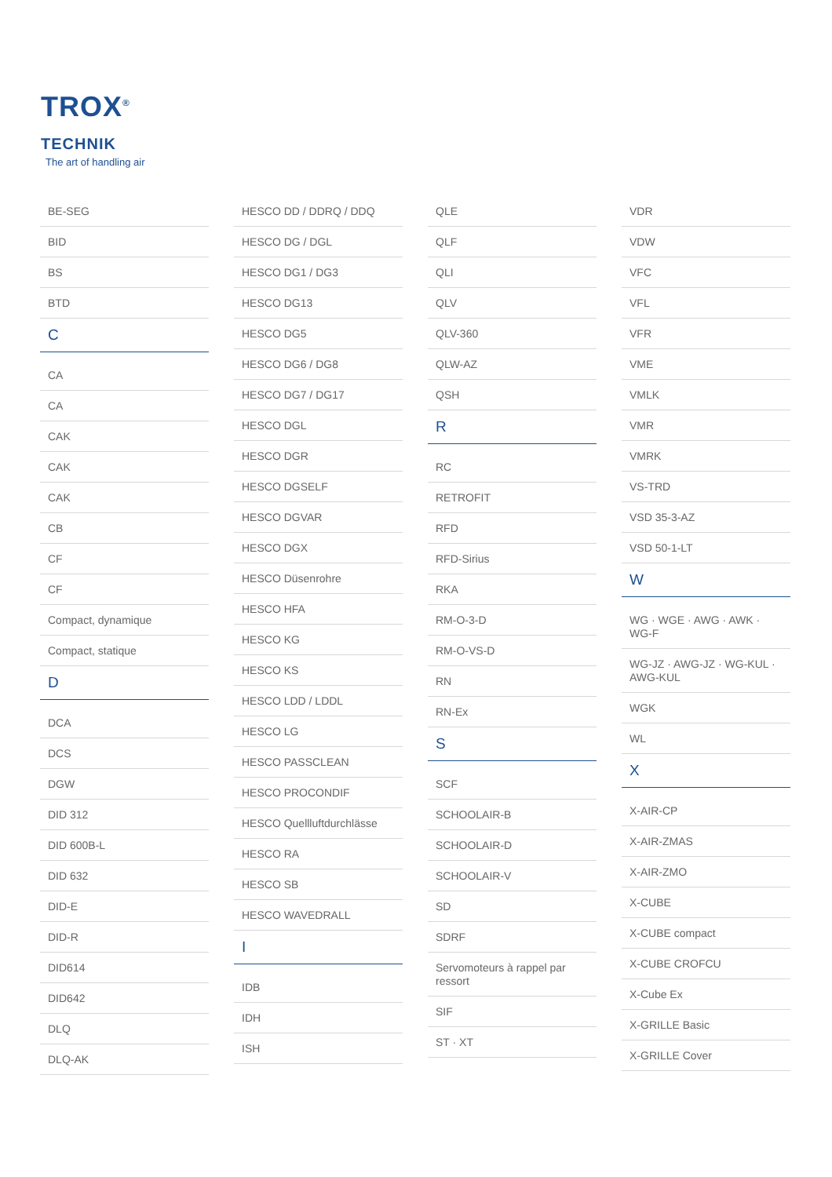TROX<sup>®</sup> TECHNIK
The art of handling air
BE-SEG
BID
BS
BTD
C
CA
CA
CAK
CAK
CAK
CB
CF
CF
Compact, dynamique
Compact, statique
D
DCA
DCS
DGW
DID 312
DID 600B-L
DID 632
DID-E
DID-R
DID614
DID642
DLQ
DLQ-AK
HESCO DD / DDRQ / DDQ
HESCO DG / DGL
HESCO DG1 / DG3
HESCO DG13
HESCO DG5
HESCO DG6 / DG8
HESCO DG7 / DG17
HESCO DGL
HESCO DGR
HESCO DGSELF
HESCO DGVAR
HESCO DGX
HESCO Düsenrohre
HESCO HFA
HESCO KG
HESCO KS
HESCO LDD / LDDL
HESCO LG
HESCO PASSCLEAN
HESCO PROCONDIF
HESCO Quellluftdurchlässe
HESCO RA
HESCO SB
HESCO WAVEDRALL
I
IDB
IDH
ISH
QLE
QLF
QLI
QLV
QLV-360
QLW-AZ
QSH
R
RC
RETROFIT
RFD
RFD-Sirius
RKA
RM-O-3-D
RM-O-VS-D
RN
RN-Ex
S
SCF
SCHOOLAIR-B
SCHOOLAIR-D
SCHOOLAIR-V
SD
SDRF
Servomoteurs à rappel par ressort
SIF
ST · XT
VDR
VDW
VFC
VFL
VFR
VME
VMLK
VMR
VMRK
VS-TRD
VSD 35-3-AZ
VSD 50-1-LT
W
WG · WGE · AWG · AWK · WG-F
WG-JZ · AWG-JZ · WG-KUL · AWG-KUL
WGK
WL
X
X-AIR-CP
X-AIR-ZMAS
X-AIR-ZMO
X-CUBE
X-CUBE compact
X-CUBE CROFCU
X-Cube Ex
X-GRILLE Basic
X-GRILLE Cover